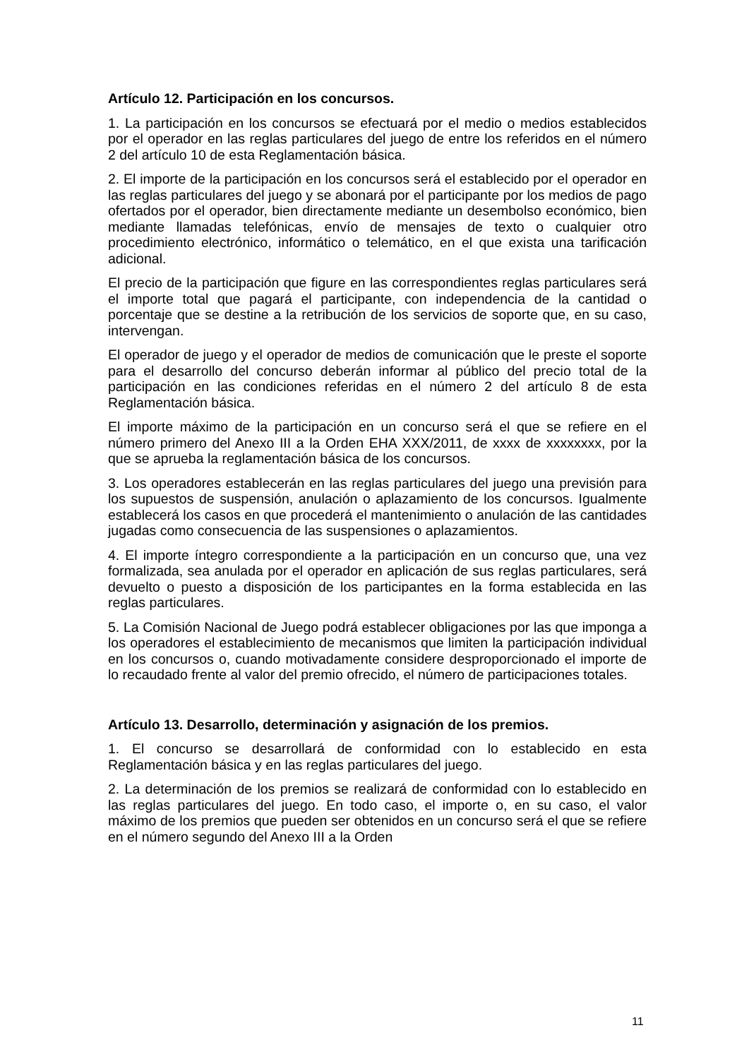Artículo 12. Participación en los concursos.
1. La participación en los concursos se efectuará por el medio o medios establecidos por el operador en las reglas particulares del juego de entre los referidos en el número 2 del artículo 10 de esta Reglamentación básica.
2. El importe de la participación en los concursos será el establecido por el operador en las reglas particulares del juego y se abonará por el participante por los medios de pago ofertados por el operador, bien directamente mediante un desembolso económico, bien mediante llamadas telefónicas, envío de mensajes de texto o cualquier otro procedimiento electrónico, informático o telemático, en el que exista una tarificación adicional.
El precio de la participación que figure en las correspondientes reglas particulares será el importe total que pagará el participante, con independencia de la cantidad o porcentaje que se destine a la retribución de los servicios de soporte que, en su caso, intervengan.
El operador de juego y el operador de medios de comunicación que le preste el soporte para el desarrollo del concurso deberán informar al público del precio total de la participación en las condiciones referidas en el número 2 del artículo 8 de esta Reglamentación básica.
El importe máximo de la participación en un concurso será el que se refiere en el número primero del Anexo III a la Orden EHA XXX/2011, de xxxx de xxxxxxxx, por la que se aprueba la reglamentación básica de los concursos.
3. Los operadores establecerán en las reglas particulares del juego una previsión para los supuestos de suspensión, anulación o aplazamiento de los concursos. Igualmente establecerá los casos en que procederá el mantenimiento o anulación de las cantidades jugadas como consecuencia de las suspensiones o aplazamientos.
4. El importe íntegro correspondiente a la participación en un concurso que, una vez formalizada, sea anulada por el operador en aplicación de sus reglas particulares, será devuelto o puesto a disposición de los participantes en la forma establecida en las reglas particulares.
5. La Comisión Nacional de Juego podrá establecer obligaciones por las que imponga a los operadores el establecimiento de mecanismos que limiten la participación individual en los concursos o, cuando motivadamente considere desproporcionado el importe de lo recaudado frente al valor del premio ofrecido, el número de participaciones totales.
Artículo 13. Desarrollo, determinación y asignación de los premios.
1. El concurso se desarrollará de conformidad con lo establecido en esta Reglamentación básica y en las reglas particulares del juego.
2. La determinación de los premios se realizará de conformidad con lo establecido en las reglas particulares del juego. En todo caso, el importe o, en su caso, el valor máximo de los premios que pueden ser obtenidos en un concurso será el que se refiere en el número segundo del Anexo III a la Orden
11